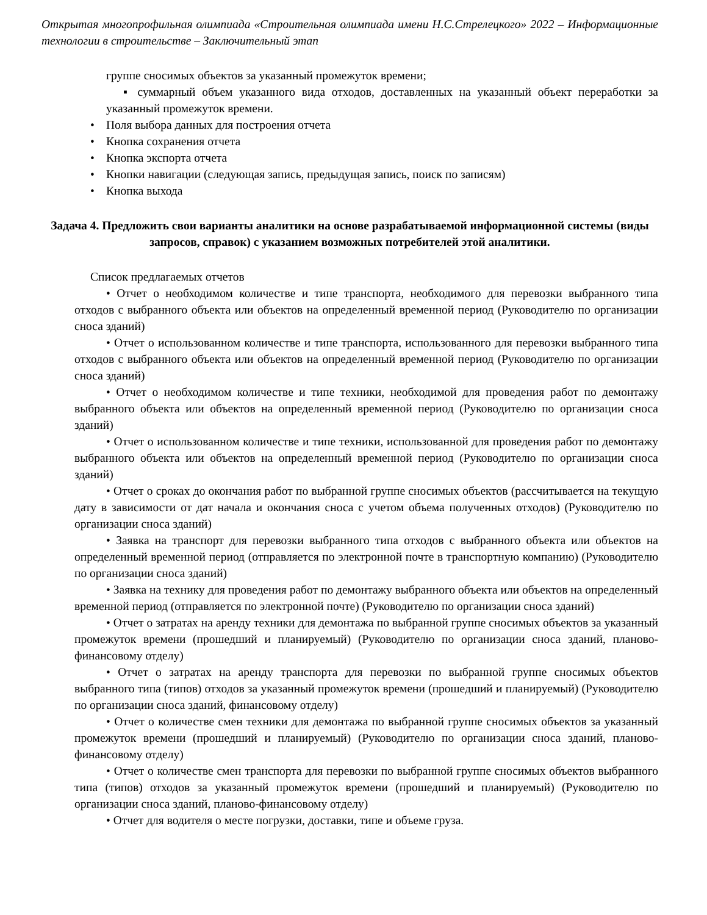Открытая многопрофильная олимпиада «Строительная олимпиада имени Н.С.Стрелецкого» 2022 – Информационные технологии в строительстве – Заключительный этап
группе сносимых объектов за указанный промежуток времени;
▪ суммарный объем указанного вида отходов, доставленных на указанный объект переработки за указанный промежуток времени.
• Поля выбора данных для построения отчета
• Кнопка сохранения отчета
• Кнопка экспорта отчета
• Кнопки навигации (следующая запись, предыдущая запись, поиск по записям)
• Кнопка выхода
Задача 4. Предложить свои варианты аналитики на основе разрабатываемой информационной системы (виды запросов, справок) с указанием возможных потребителей этой аналитики.
Список предлагаемых отчетов
• Отчет о необходимом количестве и типе транспорта, необходимого для перевозки выбранного типа отходов с выбранного объекта или объектов на определенный временной период (Руководителю по организации сноса зданий)
• Отчет о использованном количестве и типе транспорта, использованного для перевозки выбранного типа отходов с выбранного объекта или объектов на определенный временной период (Руководителю по организации сноса зданий)
• Отчет о необходимом количестве и типе техники, необходимой для проведения работ по демонтажу выбранного объекта или объектов на определенный временной период (Руководителю по организации сноса зданий)
• Отчет о использованном количестве и типе техники, использованной для проведения работ по демонтажу выбранного объекта или объектов на определенный временной период (Руководителю по организации сноса зданий)
• Отчет о сроках до окончания работ по выбранной группе сносимых объектов (рассчитывается на текущую дату в зависимости от дат начала и окончания сноса с учетом объема полученных отходов) (Руководителю по организации сноса зданий)
• Заявка на транспорт для перевозки выбранного типа отходов с выбранного объекта или объектов на определенный временной период (отправляется по электронной почте в транспортную компанию) (Руководителю по организации сноса зданий)
• Заявка на технику для проведения работ по демонтажу выбранного объекта или объектов на определенный временной период (отправляется по электронной почте) (Руководителю по организации сноса зданий)
• Отчет о затратах на аренду техники для демонтажа по выбранной группе сносимых объектов за указанный промежуток времени (прошедший и планируемый) (Руководителю по организации сноса зданий, планово-финансовому отделу)
• Отчет о затратах на аренду транспорта для перевозки по выбранной группе сносимых объектов выбранного типа (типов) отходов за указанный промежуток времени (прошедший и планируемый) (Руководителю по организации сноса зданий, финансовому отделу)
• Отчет о количестве смен техники для демонтажа по выбранной группе сносимых объектов за указанный промежуток времени (прошедший и планируемый) (Руководителю по организации сноса зданий, планово-финансовому отделу)
• Отчет о количестве смен транспорта для перевозки по выбранной группе сносимых объектов выбранного типа (типов) отходов за указанный промежуток времени (прошедший и планируемый) (Руководителю по организации сноса зданий, планово-финансовому отделу)
• Отчет для водителя о месте погрузки, доставки, типе и объеме груза.